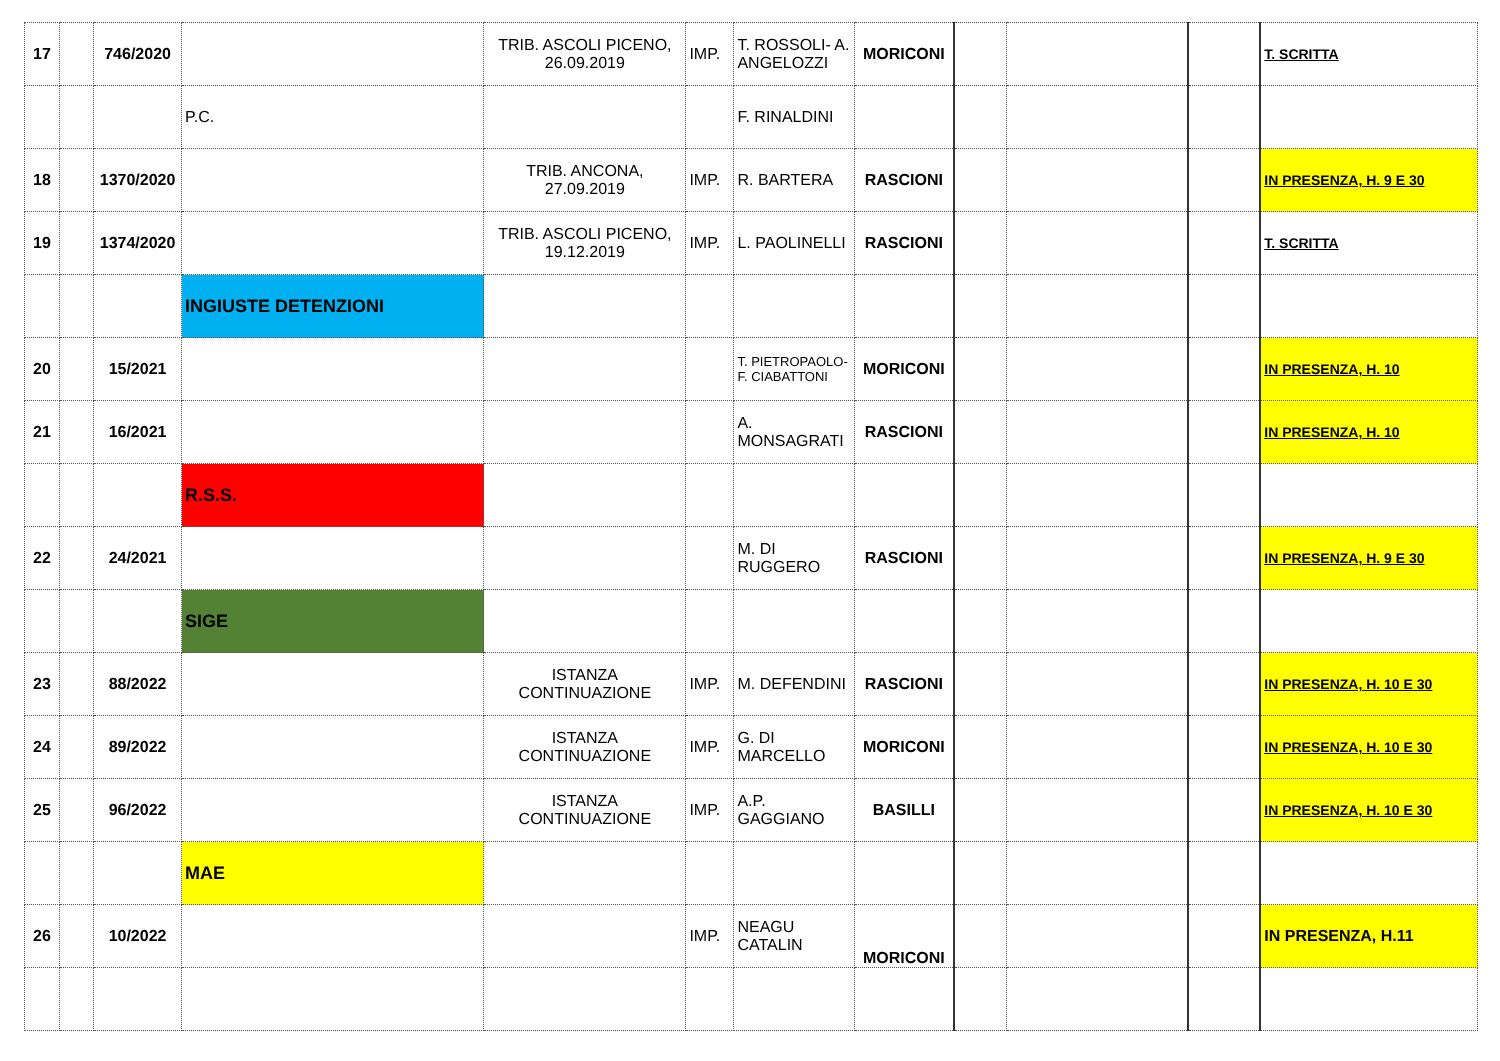| 17 | | 746/2020 | | TRIB. ASCOLI PICENO, 26.09.2019 | IMP. | T. ROSSOLI- A. ANGELOZZI | MORICONI | | | | T. SCRITTA |
| | | | P.C. | | | F. RINALDINI | | | | | |
| 18 | | 1370/2020 | | TRIB. ANCONA, 27.09.2019 | IMP. | R. BARTERA | RASCIONI | | | | IN PRESENZA, H. 9 E 30 |
| 19 | | 1374/2020 | | TRIB. ASCOLI PICENO, 19.12.2019 | IMP. | L. PAOLINELLI | RASCIONI | | | | T. SCRITTA |
| | | | INGIUSTE DETENZIONI | | | | | | | | |
| 20 | | 15/2021 | | | | T. PIETROPAOLO- F. CIABATTONI | MORICONI | | | | IN PRESENZA, H. 10 |
| 21 | | 16/2021 | | | | A. MONSAGRATI | RASCIONI | | | | IN PRESENZA, H. 10 |
| | | | R.S.S. | | | | | | | | |
| 22 | | 24/2021 | | | | M. DI RUGGERO | RASCIONI | | | | IN PRESENZA, H. 9 E 30 |
| | | | SIGE | | | | | | | | |
| 23 | | 88/2022 | | ISTANZA CONTINUAZIONE | IMP. | M. DEFENDINI | RASCIONI | | | | IN PRESENZA, H. 10 E 30 |
| 24 | | 89/2022 | | ISTANZA CONTINUAZIONE | IMP. | G. DI MARCELLO | MORICONI | | | | IN PRESENZA, H. 10 E 30 |
| 25 | | 96/2022 | | ISTANZA CONTINUAZIONE | IMP. | A.P. GAGGIANO | BASILLI | | | | IN PRESENZA, H. 10 E 30 |
| | | | MAE | | | | | | | | |
| 26 | | 10/2022 | | | IMP. | NEAGU CATALIN | MORICONI | | | | IN PRESENZA, H.11 |